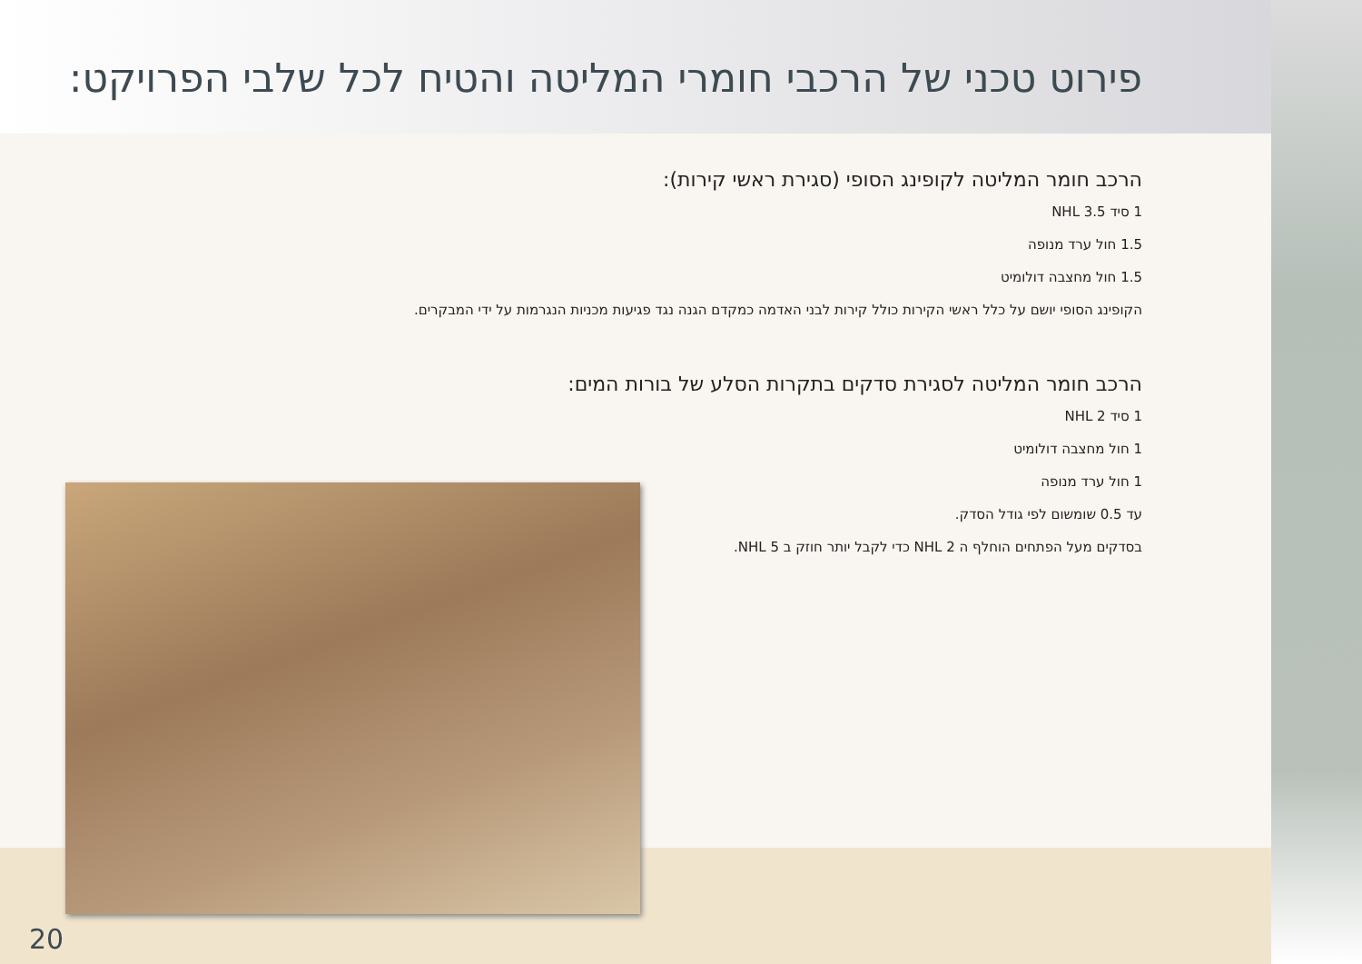פירוט טכני של הרכבי חומרי המליטה והטיח לכל שלבי הפרויקט:
הרכב חומר המליטה לקופינג הסופי (סגירת ראשי קירות):
1 סיד NHL 3.5
1.5 חול ערד מנופה
1.5 חול מחצבה דולומיט
הקופינג הסופי יושם על כלל ראשי הקירות כולל קירות לבני האדמה כמקדם הגנה נגד פגיעות מכניות הנגרמות על ידי המבקרים.
הרכב חומר המליטה לסגירת סדקים בתקרות הסלע של בורות המים:
1 סיד NHL 2
1 חול מחצבה דולומיט
1 חול ערד מנופה
עד 0.5 שומשום לפי גודל הסדק.
בסדקים מעל הפתחים הוחלף ה NHL 2 כדי לקבל יותר חוזק ב NHL 5.
20